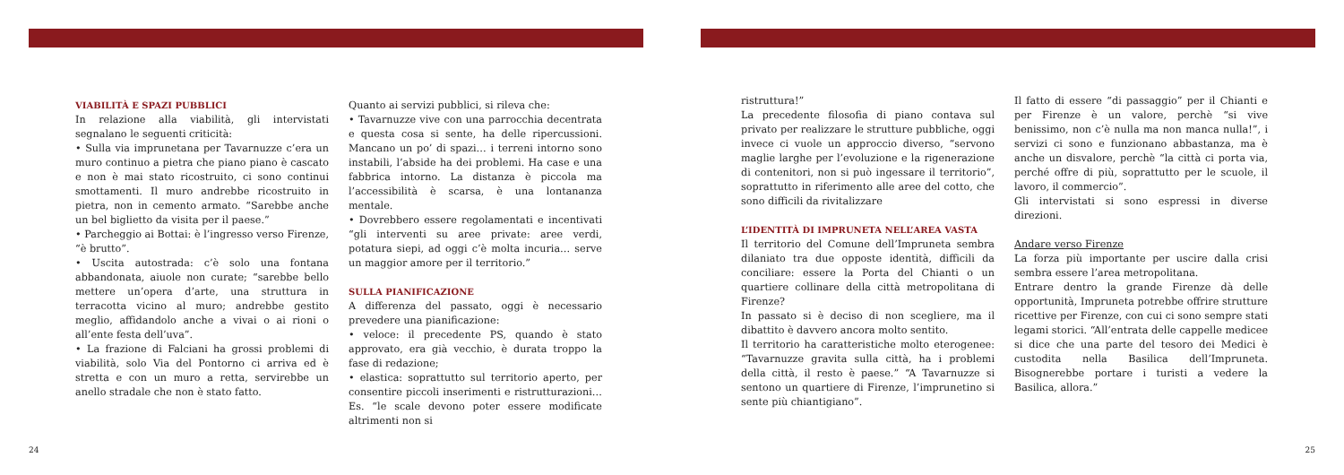VIABILITÀ E SPAZI PUBBLICI
In relazione alla viabilità, gli intervistati segnalano le seguenti criticità:
• Sulla via imprunetana per Tavarnuzze c’era un muro continuo a pietra che piano piano è cascato e non è mai stato ricostruito, ci sono continui smottamenti. Il muro andrebbe ricostruito in pietra, non in cemento armato. “Sarebbe anche un bel biglietto da visita per il paese.”
• Parcheggio ai Bottai: è l’ingresso verso Firenze, “è brutto”.
• Uscita autostrada: c’è solo una fontana abbandonata, aiuole non curate; “sarebbe bello mettere un’opera d’arte, una struttura in terracotta vicino al muro; andrebbe gestito meglio, affidandolo anche a vivai o ai rioni o all’ente festa dell’uva”.
• La frazione di Falciani ha grossi problemi di viabilità, solo Via del Pontorno ci arriva ed è stretta e con un muro a retta, servirebbe un anello stradale che non è stato fatto.
Quanto ai servizi pubblici, si rileva che:
• Tavarnuzze vive con una parrocchia decentrata e questa cosa si sente, ha delle ripercussioni. Mancano un po’ di spazi… i terreni intorno sono instabili, l’abside ha dei problemi. Ha case e una fabbrica intorno. La distanza è piccola ma l’accessibilità è scarsa, è una lontananza mentale.
• Dovrebbero essere regolamentati e incentivati “gli interventi su aree private: aree verdi, potatura siepi, ad oggi c’è molta incuria… serve un maggior amore per il territorio.”
SULLA PIANIFICAZIONE
A differenza del passato, oggi è necessario prevedere una pianificazione:
• veloce: il precedente PS, quando è stato approvato, era già vecchio, è durata troppo la fase di redazione;
• elastica: soprattutto sul territorio aperto, per consentire piccoli inserimenti e ristrutturazioni… Es. “le scale devono poter essere modificate altrimenti non si
24
ristruttura!”
La precedente filosofia di piano contava sul privato per realizzare le strutture pubbliche, oggi invece ci vuole un approccio diverso, “servono maglie larghe per l’evoluzione e la rigenerazione di contenitori, non si può ingessare il territorio”, soprattutto in riferimento alle aree del cotto, che sono difficili da rivitalizzare
L’IDENTITÀ DI IMPRUNETA NELL’AREA VASTA
Il territorio del Comune dell’Impruneta sembra dilaniato tra due opposte identità, difficili da conciliare: essere la Porta del Chianti o un quartiere collinare della città metropolitana di Firenze?
In passato si è deciso di non scegliere, ma il dibattito è davvero ancora molto sentito.
Il territorio ha caratteristiche molto eterogenee: “Tavarnuzze gravita sulla città, ha i problemi della città, il resto è paese.” “A Tavarnuzze si sentono un quartiere di Firenze, l’imprunetino si sente più chiantigiano”.
Il fatto di essere “di passaggio” per il Chianti e per Firenze è un valore, perchè “si vive benissimo, non c’è nulla ma non manca nulla!”, i servizi ci sono e funzionano abbastanza, ma è anche un disvalore, perchè “la città ci porta via, perché offre di più, soprattutto per le scuole, il lavoro, il commercio”.
Gli intervistati si sono espressi in diverse direzioni.
Andare verso Firenze
La forza più importante per uscire dalla crisi sembra essere l’area metropolitana.
Entrare dentro la grande Firenze dà delle opportunità, Impruneta potrebbe offrire strutture ricettive per Firenze, con cui ci sono sempre stati legami storici. “All’entrata delle cappelle medicee si dice che una parte del tesoro dei Medici è custodita nella Basilica dell’Impruneta. Bisognerebbe portare i turisti a vedere la Basilica, allora.”
25